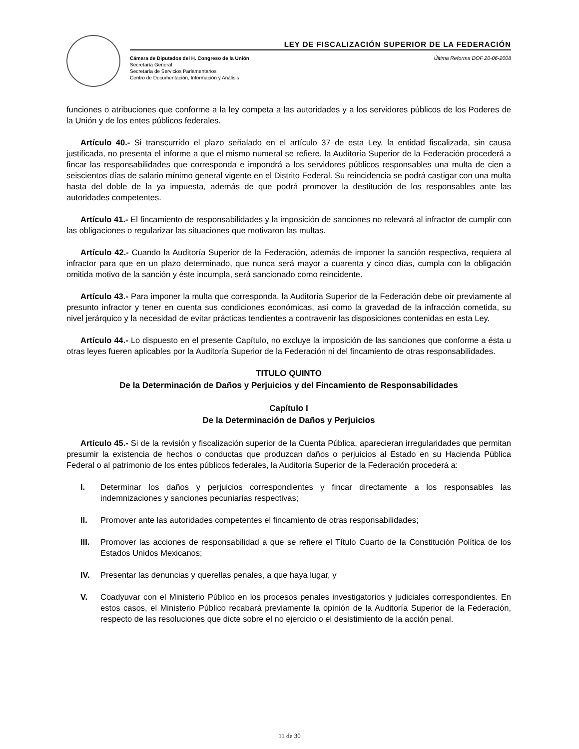LEY DE FISCALIZACIÓN SUPERIOR DE LA FEDERACIÓN
Cámara de Diputados del H. Congreso de la Unión
Secretaría General
Secretaría de Servicios Parlamentarios
Centro de Documentación, Información y Análisis
Última Reforma DOF 20-06-2008
funciones o atribuciones que conforme a la ley competa a las autoridades y a los servidores públicos de los Poderes de la Unión y de los entes públicos federales.
Artículo 40.- Si transcurrido el plazo señalado en el artículo 37 de esta Ley, la entidad fiscalizada, sin causa justificada, no presenta el informe a que el mismo numeral se refiere, la Auditoría Superior de la Federación procederá a fincar las responsabilidades que corresponda e impondrá a los servidores públicos responsables una multa de cien a seiscientos días de salario mínimo general vigente en el Distrito Federal. Su reincidencia se podrá castigar con una multa hasta del doble de la ya impuesta, además de que podrá promover la destitución de los responsables ante las autoridades competentes.
Artículo 41.- El fincamiento de responsabilidades y la imposición de sanciones no relevará al infractor de cumplir con las obligaciones o regularizar las situaciones que motivaron las multas.
Artículo 42.- Cuando la Auditoría Superior de la Federación, además de imponer la sanción respectiva, requiera al infractor para que en un plazo determinado, que nunca será mayor a cuarenta y cinco días, cumpla con la obligación omitida motivo de la sanción y éste incumpla, será sancionado como reincidente.
Artículo 43.- Para imponer la multa que corresponda, la Auditoría Superior de la Federación debe oír previamente al presunto infractor y tener en cuenta sus condiciones económicas, así como la gravedad de la infracción cometida, su nivel jerárquico y la necesidad de evitar prácticas tendientes a contravenir las disposiciones contenidas en esta Ley.
Artículo 44.- Lo dispuesto en el presente Capítulo, no excluye la imposición de las sanciones que conforme a ésta u otras leyes fueren aplicables por la Auditoría Superior de la Federación ni del fincamiento de otras responsabilidades.
TITULO QUINTO
De la Determinación de Daños y Perjuicios y del Fincamiento de Responsabilidades
Capítulo I
De la Determinación de Daños y Perjuicios
Artículo 45.- Si de la revisión y fiscalización superior de la Cuenta Pública, aparecieran irregularidades que permitan presumir la existencia de hechos o conductas que produzcan daños o perjuicios al Estado en su Hacienda Pública Federal o al patrimonio de los entes públicos federales, la Auditoría Superior de la Federación procederá a:
I. Determinar los daños y perjuicios correspondientes y fincar directamente a los responsables las indemnizaciones y sanciones pecuniarias respectivas;
II. Promover ante las autoridades competentes el fincamiento de otras responsabilidades;
III. Promover las acciones de responsabilidad a que se refiere el Título Cuarto de la Constitución Política de los Estados Unidos Mexicanos;
IV. Presentar las denuncias y querellas penales, a que haya lugar, y
V. Coadyuvar con el Ministerio Público en los procesos penales investigatorios y judiciales correspondientes. En estos casos, el Ministerio Público recabará previamente la opinión de la Auditoría Superior de la Federación, respecto de las resoluciones que dicte sobre el no ejercicio o el desistimiento de la acción penal.
11 de 30